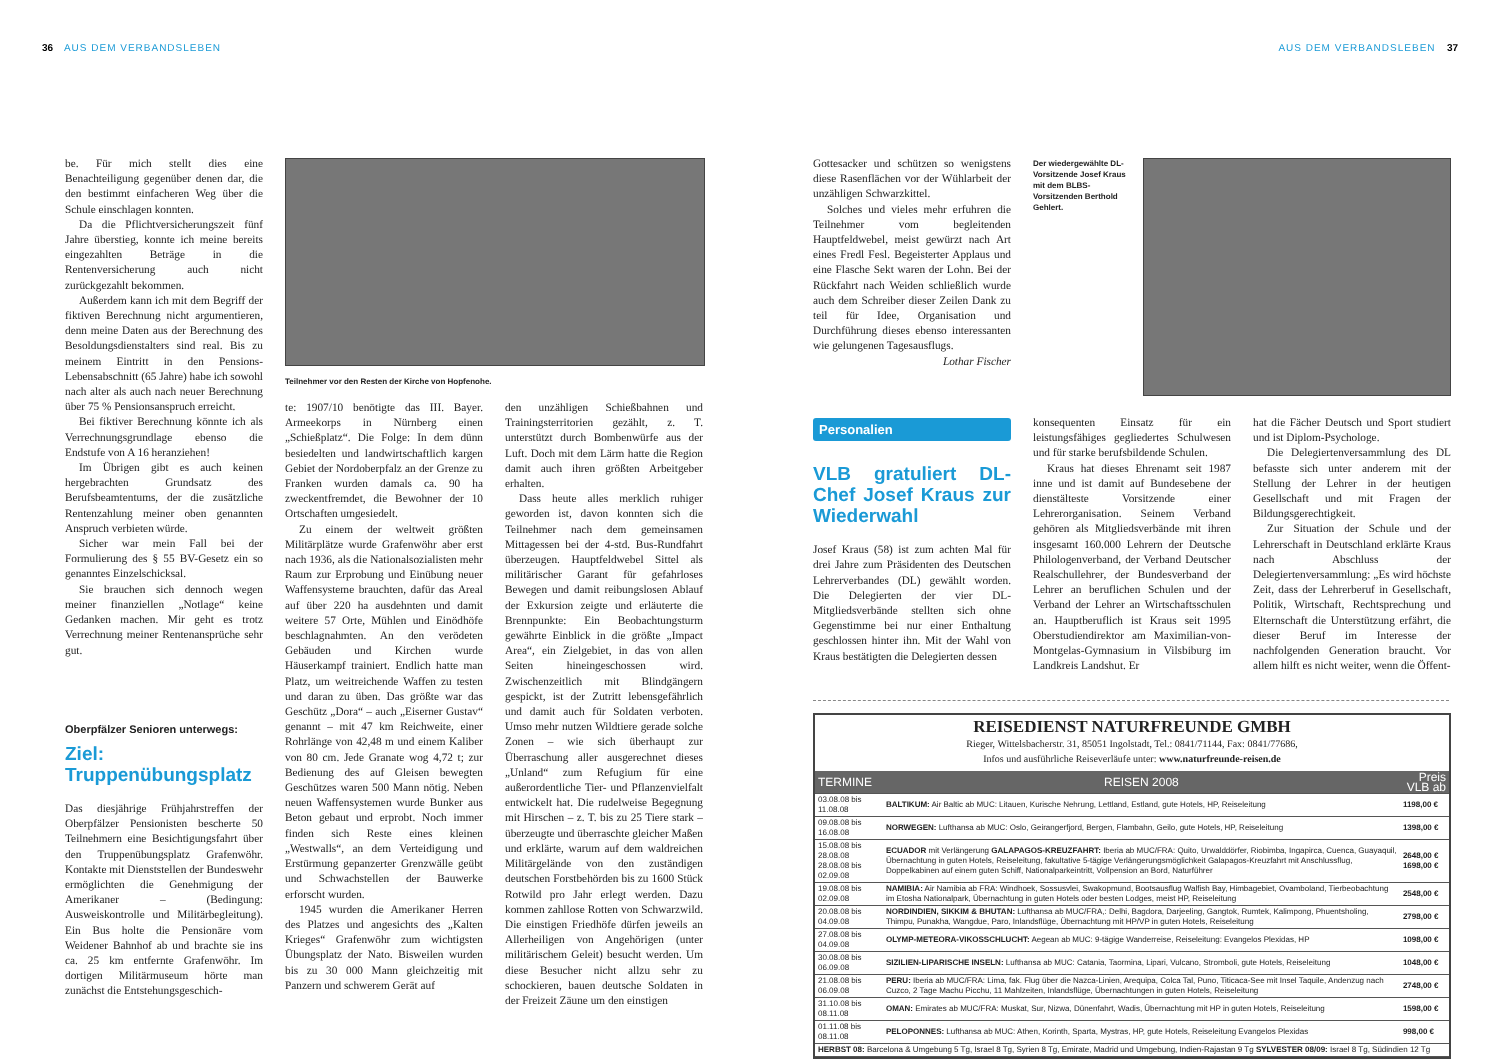36 AUS DEM VERBANDSLEBEN
be. Für mich stellt dies eine Benachteiligung gegenüber denen dar, die den bestimmt einfacheren Weg über die Schule einschlagen konnten.
Da die Pflichtversicherungszeit fünf Jahre überstieg, konnte ich meine bereits eingezahlten Beträge in die Rentenversicherung auch nicht zurückgezahlt bekommen.
Außerdem kann ich mit dem Begriff der fiktiven Berechnung nicht argumentieren, denn meine Daten aus der Berechnung des Besoldungsdienstalters sind real. Bis zu meinem Eintritt in den Pensions-Lebensabschnitt (65 Jahre) habe ich sowohl nach alter als auch nach neuer Berechnung über 75 % Pensionsanspruch erreicht.
Bei fiktiver Berechnung könnte ich als Verrechnungsgrundlage ebenso die Endstufe von A 16 heranziehen!
Im Übrigen gibt es auch keinen hergebrachten Grundsatz des Berufsbeamtentums, der die zusätzliche Rentenzahlung meiner oben genannten Anspruch verbieten würde.
Sicher war mein Fall bei der Formulierung des § 55 BV-Gesetz ein so genanntes Einzelschicksal.
Sie brauchen sich dennoch wegen meiner finanziellen „Notlage“ keine Gedanken machen. Mir geht es trotz Verrechnung meiner Rentenansprüche sehr gut.
Oberpfälzer Senioren unterwegs:
Ziel: Truppenübungsplatz
Das diesjährige Frühjahrstreffen der Oberpfälzer Pensionisten bescherte 50 Teilnehmern eine Besichtigungsfahrt über den Truppenübungsplatz Grafenwöhr. Kontakte mit Dienststellen der Bundeswehr ermöglichten die Genehmigung der Amerikaner – (Bedingung: Ausweiskontrolle und Militärbegleitung). Ein Bus holte die Pensionäre vom Weidener Bahnhof ab und brachte sie ins ca. 25 km entfernte Grafenwöhr. Im dortigen Militärmuseum hörte man zunächst die Entstehungsgeschich-
Teilnehmer vor den Resten der Kirche von Hopfenohe.
te: 1907/10 benötigte das III. Bayer. Armeekorps in Nürnberg einen „Schießplatz“. Die Folge: In dem dünn besiedelten und landwirtschaftlich kargen Gebiet der Nordoberpfalz an der Grenze zu Franken wurden damals ca. 90 ha zweckentfremdet, die Bewohner der 10 Ortschaften umgesiedelt.
Zu einem der weltweit größten Militärplätze wurde Grafenwöhr aber erst nach 1936, als die Nationalsozialisten mehr Raum zur Erprobung und Einübung neuer Waffensysteme brauchten, dafür das Areal auf über 220 ha ausdehnten und damit weitere 57 Orte, Mühlen und Einödhöfe beschlagnahmten. An den verödeten Gebäuden und Kirchen wurde Häuserkampf trainiert. Endlich hatte man Platz, um weitreichende Waffen zu testen und daran zu üben. Das größte war das Geschütz „Dora“ – auch „Eiserner Gustav“ genannt – mit 47 km Reichweite, einer Rohrlänge von 42,48 m und einem Kaliber von 80 cm. Jede Granate wog 4,72 t; zur Bedienung des auf Gleisen bewegten Geschützes waren 500 Mann nötig. Neben neuen Waffensystemen wurde Bunker aus Beton gebaut und erprobt. Noch immer finden sich Reste eines kleinen „Westwalls“, an dem Verteidigung und Erstürmung gepanzerter Grenzwälle geübt und Schwachstellen der Bauwerke erforscht wurden.
1945 wurden die Amerikaner Herren des Platzes und angesichts des „Kalten Krieges“ Grafenwöhr zum wichtigsten Übungsplatz der Nato. Bisweilen wurden bis zu 30 000 Mann gleichzeitig mit Panzern und schwerem Gerät auf
den unzähligen Schießbahnen und Trainingsterritorien gezählt, z. T. unterstützt durch Bombenwürfe aus der Luft. Doch mit dem Lärm hatte die Region damit auch ihren größten Arbeitgeber erhalten.
Dass heute alles merklich ruhiger geworden ist, davon konnten sich die Teilnehmer nach dem gemeinsamen Mittagessen bei der 4-std. Bus-Rundfahrt überzeugen. Hauptfeldwebel Sittel als militärischer Garant für gefahrloses Bewegen und damit reibungslosen Ablauf der Exkursion zeigte und erläuterte die Brennpunkte: Ein Beobachtungsturm gewährte Einblick in die größte „Impact Area“, ein Zielgebiet, in das von allen Seiten hineingeschossen wird. Zwischenzeitlich mit Blindgängern gespickt, ist der Zutritt lebensgefährlich und damit auch für Soldaten verboten. Umso mehr nutzen Wildtiere gerade solche Zonen – wie sich überhaupt zur Überraschung aller ausgerechnet dieses „Unland“ zum Refugium für eine außerordentliche Tier- und Pflanzenvielfalt entwickelt hat. Die rudelweise Begegnung mit Hirschen – z. T. bis zu 25 Tiere stark – überzeugte und überraschte gleicher Maßen und erklärte, warum auf dem waldreichen Militärgelände von den zuständigen deutschen Forstbehörden bis zu 1600 Stück Rotwild pro Jahr erlegt werden. Dazu kommen zahllose Rotten von Schwarzwild. Die einstigen Friedhöfe dürfen jeweils an Allerheiligen von Angehörigen (unter militärischem Geleit) besucht werden. Um diese Besucher nicht allzu sehr zu schockieren, bauen deutsche Soldaten in der Freizeit Zäune um den einstigen
AUS DEM VERBANDSLEBEN 37
Gottesacker und schützen so wenigstens diese Rasenflächen vor der Wühlarbeit der unzähligen Schwarzkittel.
Solches und vieles mehr erfuhren die Teilnehmer vom begleitenden Hauptfeldwebel, meist gewürzt nach Art eines Fredl Fesl. Begeisterter Applaus und eine Flasche Sekt waren der Lohn. Bei der Rückfahrt nach Weiden schließlich wurde auch dem Schreiber dieser Zeilen Dank zu teil für Idee, Organisation und Durchführung dieses ebenso interessanten wie gelungenen Tagesausflugs.
Lothar Fischer
Der wiedergewählte DL-Vorsitzende Josef Kraus mit dem BLBS-Vorsitzenden Berthold Gehlert.
Personalien
VLB gratuliert DL-Chef Josef Kraus zur Wiederwahl
Josef Kraus (58) ist zum achten Mal für drei Jahre zum Präsidenten des Deutschen Lehrerverbandes (DL) gewählt worden. Die Delegierten der vier DL-Mitgliedsverbände stellten sich ohne Gegenstimme bei nur einer Enthaltung geschlossen hinter ihn. Mit der Wahl von Kraus bestätigten die Delegierten dessen
konsequenten Einsatz für ein leistungsfähiges gegliedertes Schulwesen und für starke berufsbildende Schulen.
Kraus hat dieses Ehrenamt seit 1987 inne und ist damit auf Bundesebene der dienstälteste Vorsitzende einer Lehrerorganisation. Seinem Verband gehören als Mitgliedsverbände mit ihren insgesamt 160.000 Lehrern der Deutsche Philologenverband, der Verband Deutscher Realschullehrer, der Bundesverband der Lehrer an beruflichen Schulen und der Verband der Lehrer an Wirtschaftsschulen an. Hauptberuflich ist Kraus seit 1995 Oberstudiendirektor am Maximilian-von-Montgelas-Gymnasium in Vilsbiburg im Landkreis Landshut. Er
hat die Fächer Deutsch und Sport studiert und ist Diplom-Psychologe.
Die Delegiertenversammlung des DL befasste sich unter anderem mit der Stellung der Lehrer in der heutigen Gesellschaft und mit Fragen der Bildungsgerechtigkeit.
Zur Situation der Schule und der Lehrerschaft in Deutschland erklärte Kraus nach Abschluss der Delegiertenversammlung: „Es wird höchste Zeit, dass der Lehrerberuf in Gesellschaft, Politik, Wirtschaft, Rechtsprechung und Elternschaft die Unterstützung erfährt, die dieser Beruf im Interesse der nachfolgenden Generation braucht. Vor allem hilft es nicht weiter, wenn die Öffent-
REISEDIENST NATURFREUNDE GMBH
Rieger, Wittelsbacherstr. 31, 85051 Ingolstadt, Tel.: 0841/71144, Fax: 0841/77686,
Infos und ausführliche Reiseverläufe unter: www.naturfreunde-reisen.de
| TERMINE | REISEN 2008 | Preis VLB ab |
| --- | --- | --- |
| 03.08.08 bis 11.08.08 | BALTIKUM: Air Baltic ab MUC: Litauen, Kurische Nehrung, Lettland, Estland, gute Hotels, HP, Reiseleitung | 1198,00 € |
| 09.08.08 bis 16.08.08 | NORWEGEN: Lufthansa ab MUC: Oslo, Geirangerfjord, Bergen, Flambahn, Geilo, gute Hotels, HP, Reiseleitung | 1398,00 € |
| 15.08.08 bis 28.08.08 28.08.08 bis 02.09.08 | ECUADOR mit Verlängerung GALAPAGOS-KREUZFAHRT: Iberia ab MUC/FRA: Quito, Urwalddörfer, Riobimba, Ingapirca, Cuenca, Guayaquil, Übernachtung in guten Hotels, Reiseleitung, fakultative 5-tägige Verlängerungsmöglichkeit Galapagos-Kreuzfahrt mit Anschlussflug, Doppelkabinen auf einem guten Schiff, Nationalparkeintritt, Vollpension an Bord, Naturführer | 2648,00 € 1698,00 € |
| 19.08.08 bis 02.09.08 | NAMIBIA: Air Namibia ab FRA: Windhoek, Sossusvlei, Swakopmund, Bootsausflug Walfish Bay, Himbagebiet, Ovamboland, Tierbeobachtung im Etosha Nationalpark, Übernachtung in guten Hotels oder besten Lodges, meist HP, Reiseleitung | 2548,00 € |
| 20.08.08 bis 04.09.08 | NORDINDIEN, SIKKIM & BHUTAN: Lufthansa ab MUC/FRA,: Delhi, Bagdora, Darjeeling, Gangtok, Rumtek, Kalimpong, Phuentsholing, Thimpu, Punakha, Wangdue, Paro, Inlandsflüge, Übernachtung mit HP/VP in guten Hotels, Reiseleitung | 2798,00 € |
| 27.08.08 bis 04.09.08 | OLYMP-METEORA-VIKOSSCHLUCHT: Aegean ab MUC: 9-tägige Wanderreise, Reiseleitung: Evangelos Plexidas, HP | 1098,00 € |
| 30.08.08 bis 06.09.08 | SIZILIEN-LIPARISCHE INSELN: Lufthansa ab MUC: Catania, Taormina, Lipari, Vulcano, Stromboli, gute Hotels, Reiseleitung | 1048,00 € |
| 21.08.08 bis 06.09.08 | PERU: Iberia ab MUC/FRA: Lima, fak. Flug über die Nazca-Linien, Arequipa, Colca Tal, Puno, Titicaca-See mit Insel Taquile, Andenzug nach Cuzco, 2 Tage Machu Picchu, 11 Mahlzeiten, Inlandsflüge, Übernachtungen in guten Hotels, Reiseleitung | 2748,00 € |
| 31.10.08 bis 08.11.08 | OMAN: Emirates ab MUC/FRA: Muskat, Sur, Nizwa, Dünenfahrt, Wadis, Übernachtung mit HP in guten Hotels, Reiseleitung | 1598,00 € |
| 01.11.08 bis 08.11.08 | PELOPONNES: Lufthansa ab MUC: Athen, Korinth, Sparta, Mystras, HP, gute Hotels, Reiseleitung Evangelos Plexidas | 998,00 € |
| HERBST 08: Barcelona & Umgebung 5 Tg, Israel 8 Tg, Syrien 8 Tg, Emirate, Madrid und Umgebung, Indien-Rajastan 9 Tg SYLVESTER 08/09: Israel 8 Tg, Südindien 12 Tg | | |